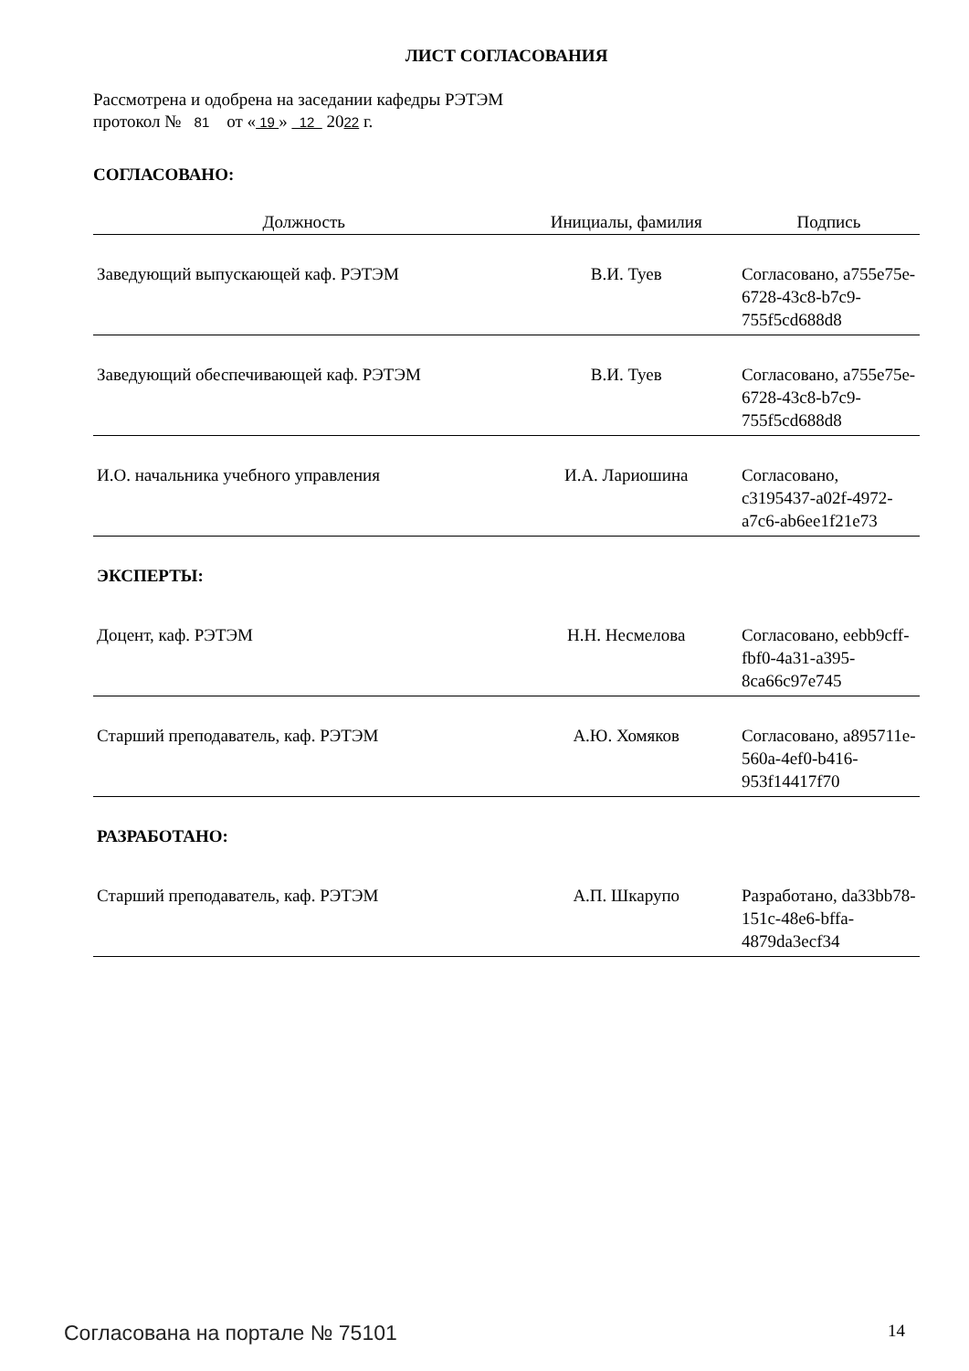ЛИСТ СОГЛАСОВАНИЯ
Рассмотрена и одобрена на заседании кафедры РЭТЭМ
протокол № 81 от « 19 » 12 2022 г.
СОГЛАСОВАНО:
| Должность | Инициалы, фамилия | Подпись |
| --- | --- | --- |
| Заведующий выпускающей каф. РЭТЭМ | В.И. Туев | Согласовано, a755e75e-6728-43c8-b7c9-755f5cd688d8 |
| Заведующий обеспечивающей каф. РЭТЭМ | В.И. Туев | Согласовано, a755e75e-6728-43c8-b7c9-755f5cd688d8 |
| И.О. начальника учебного управления | И.А. Лариошина | Согласовано, c3195437-a02f-4972-a7c6-ab6ee1f21e73 |
| ЭКСПЕРТЫ: | | |
| Доцент, каф. РЭТЭМ | Н.Н. Несмелова | Согласовано, eebb9cff-fbf0-4a31-a395-8ca66c97e745 |
| Старший преподаватель, каф. РЭТЭМ | А.Ю. Хомяков | Согласовано, a895711e-560a-4ef0-b416-953f14417f70 |
| РАЗРАБОТАНО: | | |
| Старший преподаватель, каф. РЭТЭМ | А.П. Шкарупо | Разработано, da33bb78-151c-48e6-bffa-4879da3ecf34 |
Согласована на портале № 75101 14